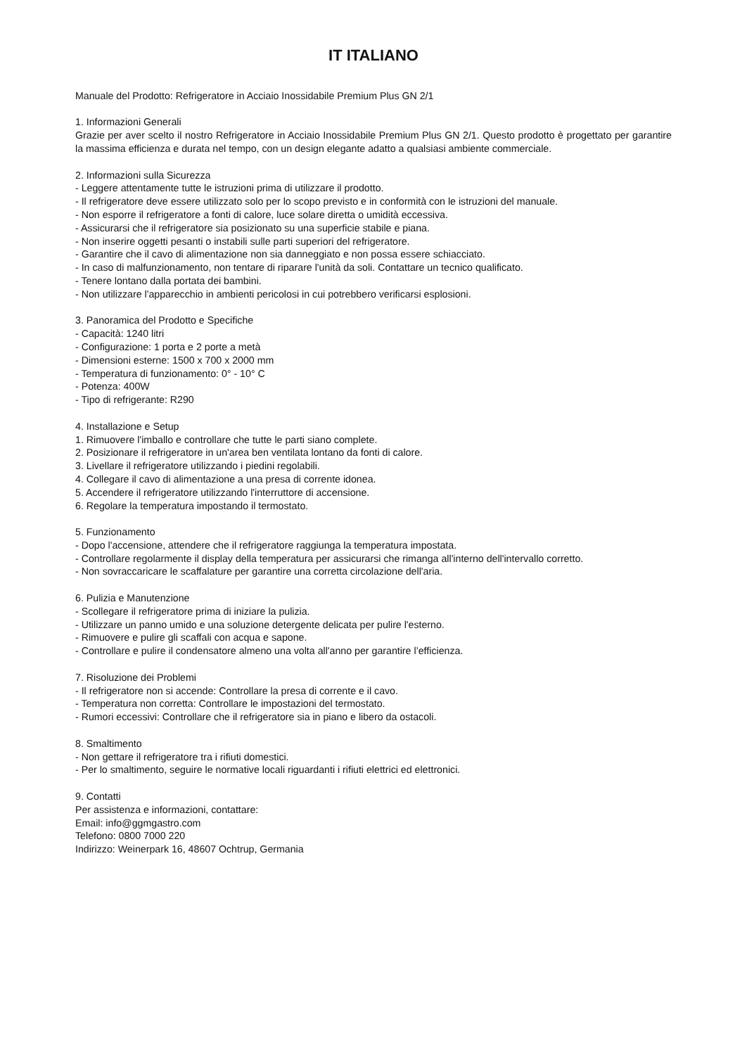IT ITALIANO
Manuale del Prodotto: Refrigeratore in Acciaio Inossidabile Premium Plus GN 2/1
1. Informazioni Generali
Grazie per aver scelto il nostro Refrigeratore in Acciaio Inossidabile Premium Plus GN 2/1. Questo prodotto è progettato per garantire la massima efficienza e durata nel tempo, con un design elegante adatto a qualsiasi ambiente commerciale.
2. Informazioni sulla Sicurezza
- Leggere attentamente tutte le istruzioni prima di utilizzare il prodotto.
- Il refrigeratore deve essere utilizzato solo per lo scopo previsto e in conformità con le istruzioni del manuale.
- Non esporre il refrigeratore a fonti di calore, luce solare diretta o umidità eccessiva.
- Assicurarsi che il refrigeratore sia posizionato su una superficie stabile e piana.
- Non inserire oggetti pesanti o instabili sulle parti superiori del refrigeratore.
- Garantire che il cavo di alimentazione non sia danneggiato e non possa essere schiacciato.
- In caso di malfunzionamento, non tentare di riparare l'unità da soli. Contattare un tecnico qualificato.
- Tenere lontano dalla portata dei bambini.
- Non utilizzare l'apparecchio in ambienti pericolosi in cui potrebbero verificarsi esplosioni.
3. Panoramica del Prodotto e Specifiche
- Capacità: 1240 litri
- Configurazione: 1 porta e 2 porte a metà
- Dimensioni esterne: 1500 x 700 x 2000 mm
- Temperatura di funzionamento: 0° - 10° C
- Potenza: 400W
- Tipo di refrigerante: R290
4. Installazione e Setup
1. Rimuovere l'imballo e controllare che tutte le parti siano complete.
2. Posizionare il refrigeratore in un'area ben ventilata lontano da fonti di calore.
3. Livellare il refrigeratore utilizzando i piedini regolabili.
4. Collegare il cavo di alimentazione a una presa di corrente idonea.
5. Accendere il refrigeratore utilizzando l'interruttore di accensione.
6. Regolare la temperatura impostando il termostato.
5. Funzionamento
- Dopo l'accensione, attendere che il refrigeratore raggiunga la temperatura impostata.
- Controllare regolarmente il display della temperatura per assicurarsi che rimanga all'interno dell'intervallo corretto.
- Non sovraccaricare le scaffalature per garantire una corretta circolazione dell'aria.
6. Pulizia e Manutenzione
- Scollegare il refrigeratore prima di iniziare la pulizia.
- Utilizzare un panno umido e una soluzione detergente delicata per pulire l'esterno.
- Rimuovere e pulire gli scaffali con acqua e sapone.
- Controllare e pulire il condensatore almeno una volta all'anno per garantire l’efficienza.
7. Risoluzione dei Problemi
- Il refrigeratore non si accende: Controllare la presa di corrente e il cavo.
- Temperatura non corretta: Controllare le impostazioni del termostato.
- Rumori eccessivi: Controllare che il refrigeratore sia in piano e libero da ostacoli.
8. Smaltimento
- Non gettare il refrigeratore tra i rifiuti domestici.
- Per lo smaltimento, seguire le normative locali riguardanti i rifiuti elettrici ed elettronici.
9. Contatti
Per assistenza e informazioni, contattare:
Email: info@ggmgastro.com
Telefono: 0800 7000 220
Indirizzo: Weinerpark 16, 48607 Ochtrup, Germania